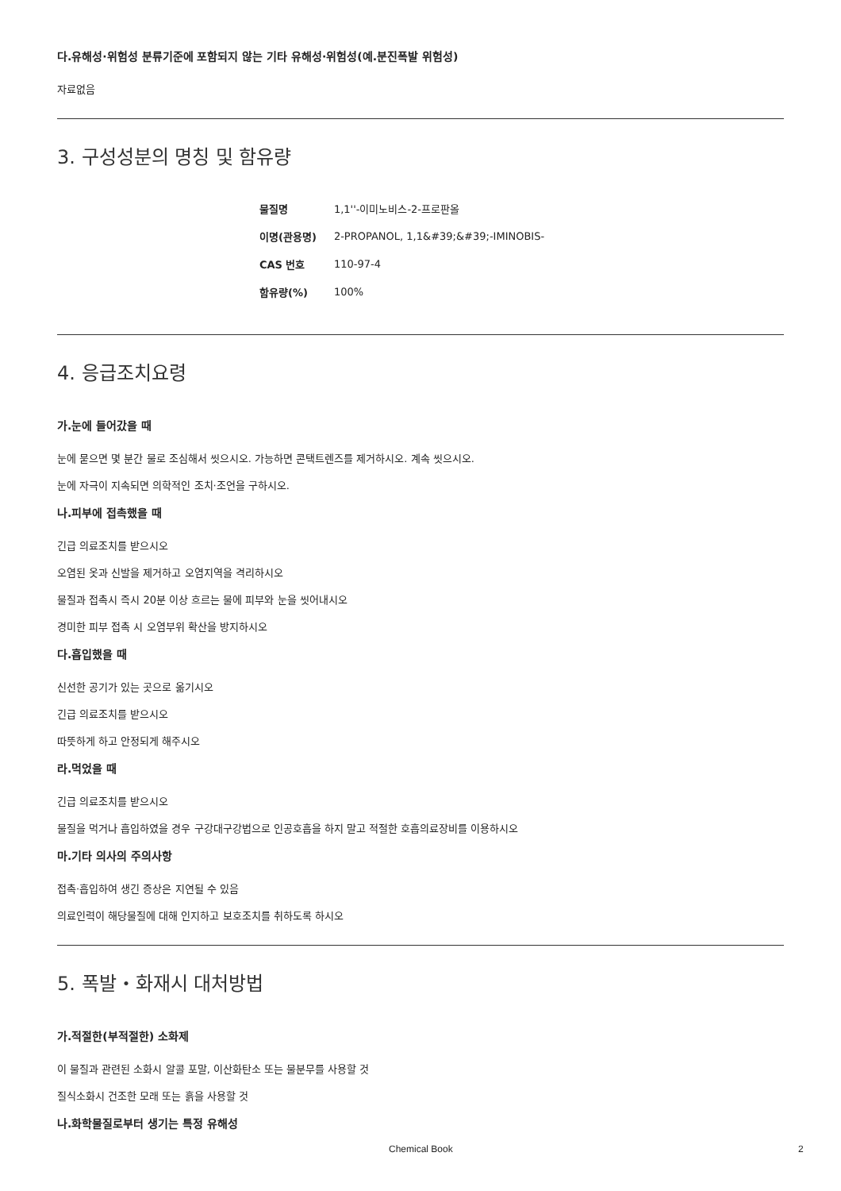다.유해성·위험성 분류기준에 포함되지 않는 기타 유해성·위험성(예.분진폭발 위험성)
자료없음
3. 구성성분의 명칭 및 함유량
| 물질명 | 1,1''-이미노비스-2-프로판올 |
| 이명(관용명) | 2-PROPANOL, 1,1&#39;&#39;-IMINOBIS- |
| CAS 번호 | 110-97-4 |
| 함유량(%) | 100% |
4. 응급조치요령
가.눈에 들어갔을 때
눈에 묻으면 몇 분간 물로 조심해서 씻으시오. 가능하면 콘택트렌즈를 제거하시오. 계속 씻으시오.
눈에 자극이 지속되면 의학적인 조치·조언을 구하시오.
나.피부에 접촉했을 때
긴급 의료조치를 받으시오
오염된 옷과 신발을 제거하고 오염지역을 격리하시오
물질과 접촉시 즉시 20분 이상 흐르는 물에 피부와 눈을 씻어내시오
경미한 피부 접촉 시 오염부위 확산을 방지하시오
다.흡입했을 때
신선한 공기가 있는 곳으로 옮기시오
긴급 의료조치를 받으시오
따뜻하게 하고 안정되게 해주시오
라.먹었을 때
긴급 의료조치를 받으시오
물질을 먹거나 흡입하였을 경우 구강대구강법으로 인공호흡을 하지 말고 적절한 호흡의료장비를 이용하시오
마.기타 의사의 주의사항
접촉·흡입하여 생긴 증상은 지연될 수 있음
의료인력이 해당물질에 대해 인지하고 보호조치를 취하도록 하시오
5. 폭발・화재시 대처방법
가.적절한(부적절한) 소화제
이 물질과 관련된 소화시 알콜 포말, 이산화탄소 또는 물분무를 사용할 것
질식소화시 건조한 모래 또는 흙을 사용할 것
나.화학물질로부터 생기는 특정 유해성
Chemical Book 2